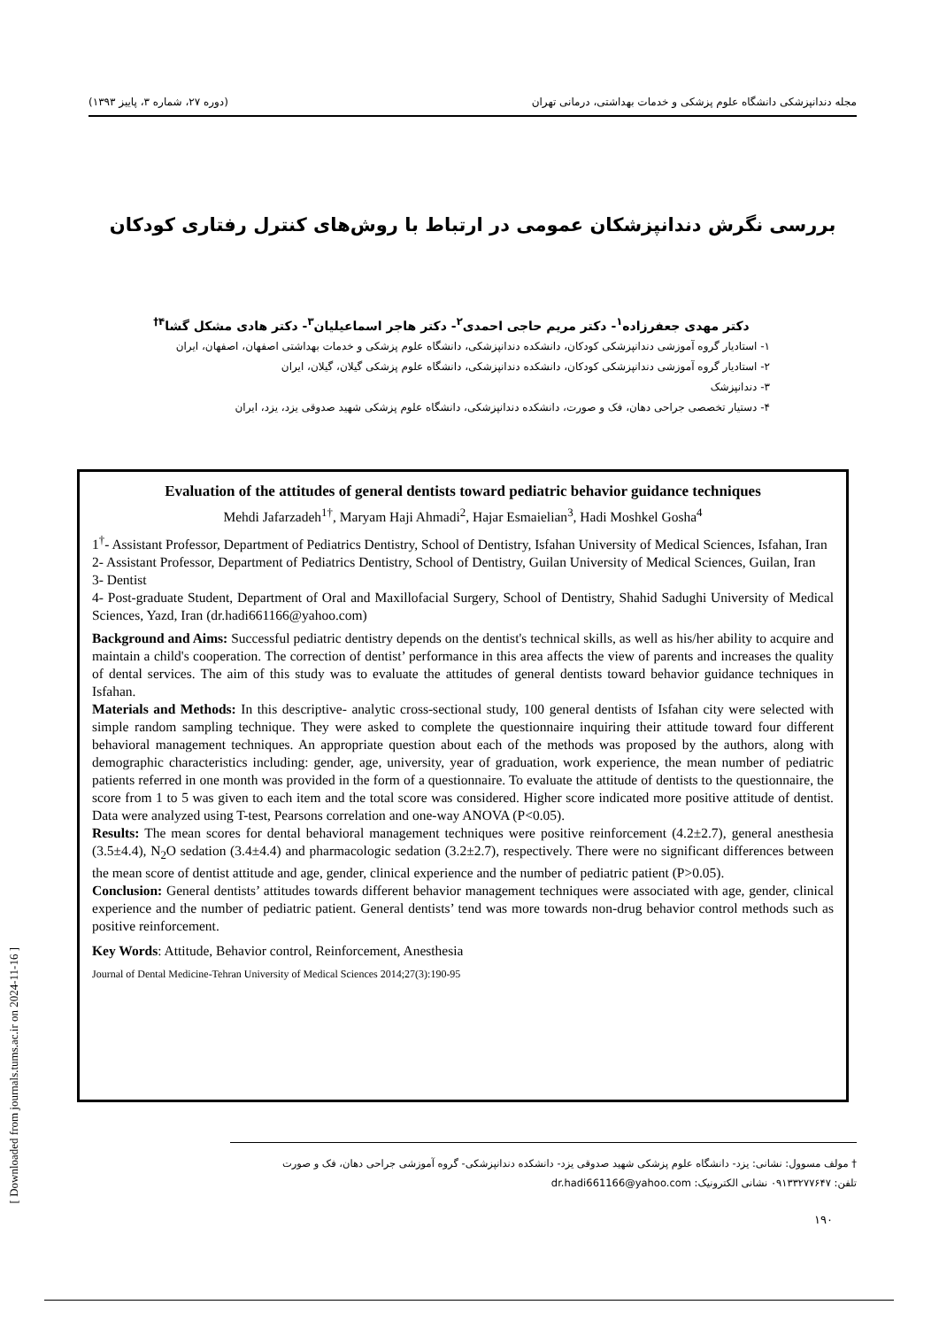مجله دندانپزشکی دانشگاه علوم پزشکی و خدمات بهداشتی، درمانی تهران (دوره ۲۷، شماره ۳، پاییز ۱۳۹۳)
بررسی نگرش دندانپزشکان عمومی در ارتباط با روش‌های کنترل رفتاری کودکان
دکتر مهدی جعفرزاده<sup>۱</sup>- دکتر مریم حاجی احمدی<sup>۲</sup>- دکتر هاجر اسماعیلیان<sup>۳</sup>- دکتر هادی مشکل گشا<sup>۴†</sup>
۱- استادیار گروه آموزشی دندانپزشکی کودکان، دانشکده دندانپزشکی، دانشگاه علوم پزشکی و خدمات بهداشتی اصفهان، اصفهان، ایران
۲- استادیار گروه آموزشی دندانپزشکی کودکان، دانشکده دندانپزشکی، دانشگاه علوم پزشکی گیلان، گیلان، ایران
۳- دندانپزشک
۴- دستیار تخصصی جراحی دهان، فک و صورت، دانشکده دندانپزشکی، دانشگاه علوم پزشکی شهید صدوقی یزد، یزد، ایران
Evaluation of the attitudes of general dentists toward pediatric behavior guidance techniques
Mehdi Jafarzadeh<sup>1†</sup>, Maryam Haji Ahmadi<sup>2</sup>, Hajar Esmaielian<sup>3</sup>, Hadi Moshkel Gosha<sup>4</sup>
1<sup>†</sup>- Assistant Professor, Department of Pediatrics Dentistry, School of Dentistry, Isfahan University of Medical Sciences, Isfahan, Iran
2- Assistant Professor, Department of Pediatrics Dentistry, School of Dentistry, Guilan University of Medical Sciences, Guilan, Iran
3- Dentist
4- Post-graduate Student, Department of Oral and Maxillofacial Surgery, School of Dentistry, Shahid Sadughi University of Medical Sciences, Yazd, Iran (dr.hadi661166@yahoo.com)
Background and Aims: Successful pediatric dentistry depends on the dentist's technical skills, as well as his/her ability to acquire and maintain a child's cooperation. The correction of dentist’ performance in this area affects the view of parents and increases the quality of dental services. The aim of this study was to evaluate the attitudes of general dentists toward behavior guidance techniques in Isfahan.
Materials and Methods: In this descriptive- analytic cross-sectional study, 100 general dentists of Isfahan city were selected with simple random sampling technique. They were asked to complete the questionnaire inquiring their attitude toward four different behavioral management techniques. An appropriate question about each of the methods was proposed by the authors, along with demographic characteristics including: gender, age, university, year of graduation, work experience, the mean number of pediatric patients referred in one month was provided in the form of a questionnaire. To evaluate the attitude of dentists to the questionnaire, the score from 1 to 5 was given to each item and the total score was considered. Higher score indicated more positive attitude of dentist. Data were analyzed using T-test, Pearsons correlation and one-way ANOVA (P<0.05).
Results: The mean scores for dental behavioral management techniques were positive reinforcement (4.2±2.7), general anesthesia (3.5±4.4), N<sub>2</sub>O sedation (3.4±4.4) and pharmacologic sedation (3.2±2.7), respectively. There were no significant differences between the mean score of dentist attitude and age, gender, clinical experience and the number of pediatric patient (P>0.05).
Conclusion: General dentists’ attitudes towards different behavior management techniques were associated with age, gender, clinical experience and the number of pediatric patient. General dentists’ tend was more towards non-drug behavior control methods such as positive reinforcement.
Key Words: Attitude, Behavior control, Reinforcement, Anesthesia
Journal of Dental Medicine-Tehran University of Medical Sciences 2014;27(3):190-95
† مولف مسوول: نشانی: یزد- دانشگاه علوم پزشکی شهید صدوقی یزد- دانشکده دندانپزشکی- گروه آموزشی جراحی دهان، فک و صورت
تلفن: ۰۹۱۳۳۲۷۷۶۴۷ نشانی الکترونیک: dr.hadi661166@yahoo.com
۱۹۰
[ Downloaded from journals.tums.ac.ir on 2024-11-16 ]